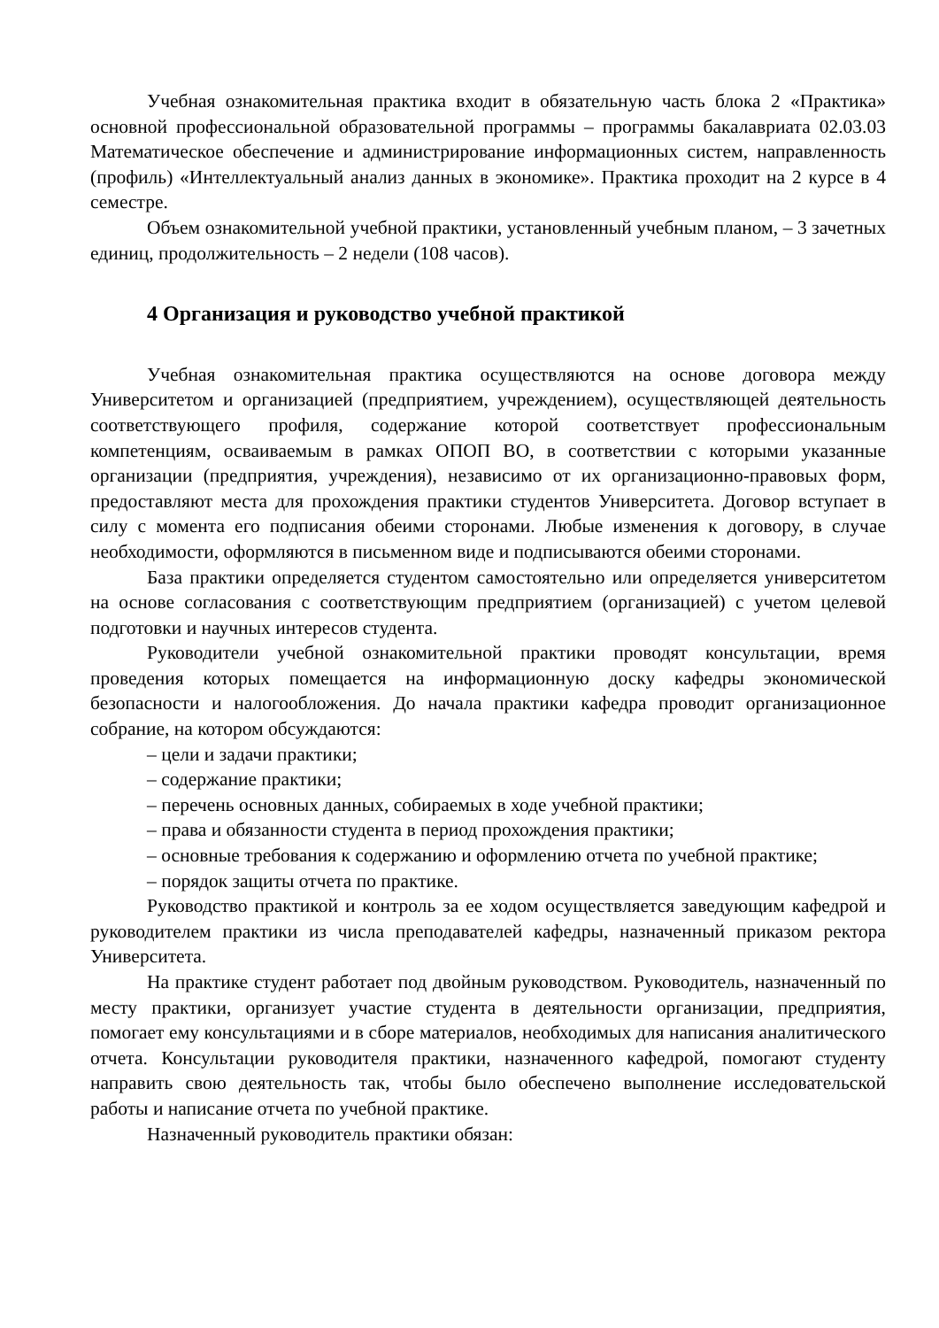Учебная ознакомительная практика входит в обязательную часть блока 2 «Практика» основной профессиональной образовательной программы – программы бакалавриата 02.03.03 Математическое обеспечение и администрирование информационных систем, направленность (профиль) «Интеллектуальный анализ данных в экономике». Практика проходит на 2 курсе в 4 семестре.
Объем ознакомительной учебной практики, установленный учебным планом, – 3 зачетных единиц, продолжительность – 2 недели (108 часов).
4 Организация и руководство учебной практикой
Учебная ознакомительная практика осуществляются на основе договора между Университетом и организацией (предприятием, учреждением), осуществляющей деятельность соответствующего профиля, содержание которой соответствует профессиональным компетенциям, осваиваемым в рамках ОПОП ВО, в соответствии с которыми указанные организации (предприятия, учреждения), независимо от их организационно-правовых форм, предоставляют места для прохождения практики студентов Университета. Договор вступает в силу с момента его подписания обеими сторонами. Любые изменения к договору, в случае необходимости, оформляются в письменном виде и подписываются обеими сторонами.
База практики определяется студентом самостоятельно или определяется университетом на основе согласования с соответствующим предприятием (организацией) с учетом целевой подготовки и научных интересов студента.
Руководители учебной ознакомительной практики проводят консультации, время проведения которых помещается на информационную доску кафедры экономической безопасности и налогообложения. До начала практики кафедра проводит организационное собрание, на котором обсуждаются:
– цели и задачи практики;
– содержание практики;
– перечень основных данных, собираемых в ходе учебной практики;
– права и обязанности студента в период прохождения практики;
– основные требования к содержанию и оформлению отчета по учебной практике;
– порядок защиты отчета по практике.
Руководство практикой и контроль за ее ходом осуществляется заведующим кафедрой и руководителем практики из числа преподавателей кафедры, назначенный приказом ректора Университета.
На практике студент работает под двойным руководством. Руководитель, назначенный по месту практики, организует участие студента в деятельности организации, предприятия, помогает ему консультациями и в сборе материалов, необходимых для написания аналитического отчета. Консультации руководителя практики, назначенного кафедрой, помогают студенту направить свою деятельность так, чтобы было обеспечено выполнение исследовательской работы и написание отчета по учебной практике.
Назначенный руководитель практики обязан: